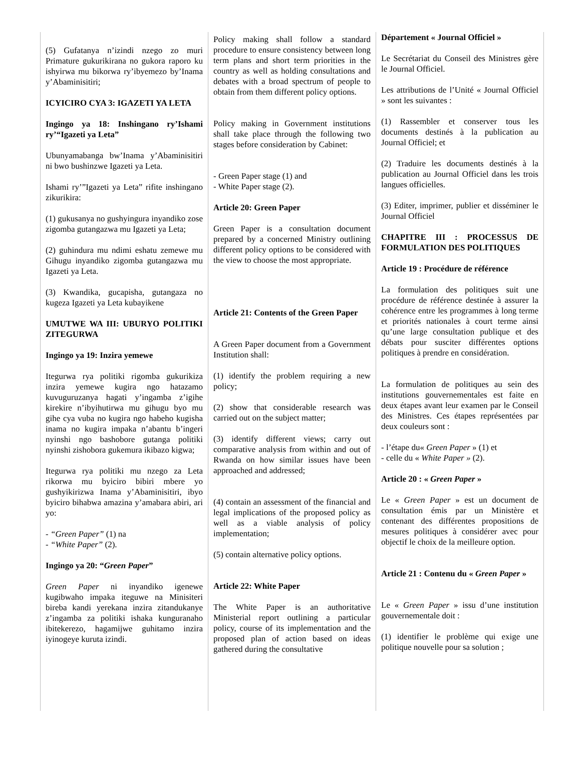(5) Gufatanya n’izindi nzego zo muri Primature gukurikirana no gukora raporo ku ishyirwa mu bikorwa ry’ibyemezo by’Inama y’Abaminisitiri;
ICYICIRO CYA 3: IGAZETI YA LETA
Ingingo ya 18: Inshingano ry’Ishami ry’“Igazeti ya Leta”
Ubunyamabanga bw’Inama y’Abaminisitiri ni bwo bushinzwe Igazeti ya Leta.
Ishami ry’”Igazeti ya Leta” rifite inshingano zikurikira:
(1) gukusanya no gushyingura inyandiko zose zigomba gutangazwa mu Igazeti ya Leta;
(2) guhindura mu ndimi eshatu zemewe mu Gihugu inyandiko zigomba gutangazwa mu Igazeti ya Leta.
(3) Kwandika, gucapisha, gutangaza no kugeza Igazeti ya Leta kubayikene
UMUTWE WA III: UBURYO POLITIKI ZITEGURWA
Ingingo ya 19: Inzira yemewe
Itegurwa rya politiki rigomba gukurikiza inzira yemewe kugira ngo hatazamo kuvuguruzanya hagati y’ingamba z’igihe kirekire n’ibyihutirwa mu gihugu byo mu gihe cya vuba no kugira ngo habeho kugisha inama no kugira impaka n’abantu b’ingeri nyinshi ngo bashobore gutanga politiki nyinshi zishobora gukemura ikibazo kigwa;
Itegurwa rya politiki mu nzego za Leta rikorwa mu byiciro bibiri mbere yo gushyikirizwa Inama y’Abaminisitiri, ibyo byiciro bihabwa amazina y’amabara abiri, ari yo:
- “Green Paper” (1) na
- “White Paper” (2).
Ingingo ya 20: “Green Paper”
Green Paper ni inyandiko igenewe kugibwaho impaka iteguwe na Minisiteri bireba kandi yerekana inzira zitandukanye z’ingamba za politiki ishaka kunguranaho ibitekerezo, hagamijwe guhitamo inzira iyinogeye kuruta izindi.
Policy making shall follow a standard procedure to ensure consistency between long term plans and short term priorities in the country as well as holding consultations and debates with a broad spectrum of people to obtain from them different policy options.
Policy making in Government institutions shall take place through the following two stages before consideration by Cabinet:
- Green Paper stage (1) and
- White Paper stage (2).
Article 20: Green Paper
Green Paper is a consultation document prepared by a concerned Ministry outlining different policy options to be considered with the view to choose the most appropriate.
Article 21: Contents of the Green Paper
A Green Paper document from a Government Institution shall:
(1) identify the problem requiring a new policy;
(2) show that considerable research was carried out on the subject matter;
(3) identify different views; carry out comparative analysis from within and out of Rwanda on how similar issues have been approached and addressed;
(4) contain an assessment of the financial and legal implications of the proposed policy as well as a viable analysis of policy implementation;
(5) contain alternative policy options.
Article 22: White Paper
The White Paper is an authoritative Ministerial report outlining a particular policy, course of its implementation and the proposed plan of action based on ideas gathered during the consultative
Département « Journal Officiel »
Le Secrétariat du Conseil des Ministres gère le Journal Officiel.
Les attributions de l’Unité « Journal Officiel » sont les suivantes :
(1) Rassembler et conserver tous les documents destinés à la publication au Journal Officiel; et
(2) Traduire les documents destinés à la publication au Journal Officiel dans les trois langues officielles.
(3) Editer, imprimer, publier et disséminer le Journal Officiel
CHAPITRE III : PROCESSUS DE FORMULATION DES POLITIQUES
Article 19 : Procédure de référence
La formulation des politiques suit une procédure de référence destinée à assurer la cohérence entre les programmes à long terme et priorités nationales à court terme ainsi qu’une large consultation publique et des débats pour susciter différentes options politiques à prendre en considération.
La formulation de politiques au sein des institutions gouvernementales est faite en deux étapes avant leur examen par le Conseil des Ministres. Ces étapes représentées par deux couleurs sont :
- l’étape du« Green Paper » (1) et
- celle du « White Paper » (2).
Article 20 : « Green Paper »
Le « Green Paper » est un document de consultation émis par un Ministère et contenant des différentes propositions de mesures politiques à considérer avec pour objectif le choix de la meilleure option.
Article 21 : Contenu du « Green Paper »
Le « Green Paper » issu d’une institution gouvernementale doit :
(1) identifier le problème qui exige une politique nouvelle pour sa solution ;